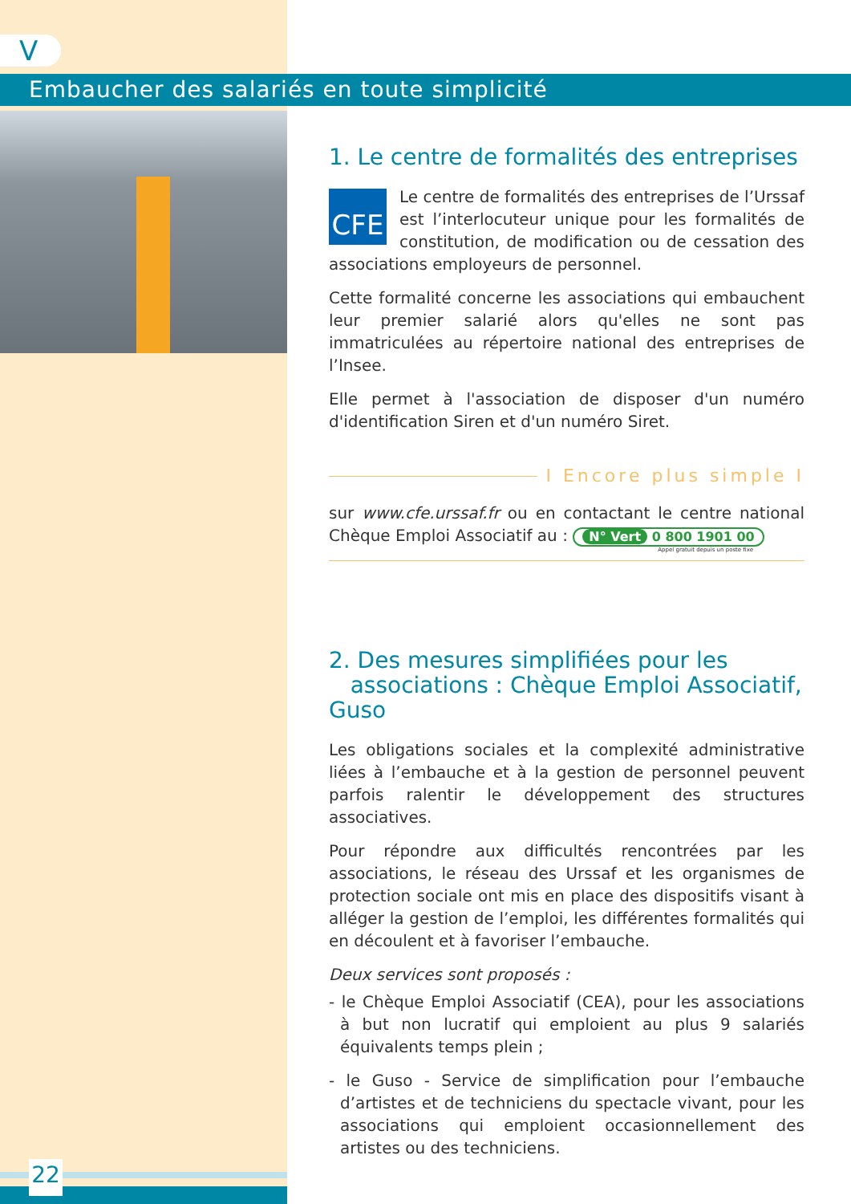V
Embaucher des salariés en toute simplicité
1. Le centre de formalités des entreprises
CFE
Le centre de formalités des entreprises de l’Urssaf est l’interlocuteur unique pour les formalités de constitution, de modification ou de cessation des associations employeurs de personnel.
Cette formalité concerne les associations qui embauchent leur premier salarié alors qu'elles ne sont pas immatriculées au répertoire national des entreprises de l’Insee.
Elle permet à l'association de disposer d'un numéro d'identification Siren et d'un numéro Siret.
I Encore plus simple I
sur www.cfe.urssaf.fr ou en contactant le centre national Chèque Emploi Associatif au : N° Vert 0 800 1901 00
Appel gratuit depuis un poste fixe
2. Des mesures simplifiées pour les
associations : Chèque Emploi Associatif, Guso
Les obligations sociales et la complexité administrative liées à l’embauche et à la gestion de personnel peuvent parfois ralentir le développement des structures associatives.
Pour répondre aux difficultés rencontrées par les associations, le réseau des Urssaf et les organismes de protection sociale ont mis en place des dispositifs visant à alléger la gestion de l’emploi, les différentes formalités qui en découlent et à favoriser l’embauche.
Deux services sont proposés :
- le Chèque Emploi Associatif (CEA), pour les associations à but non lucratif qui emploient au plus 9 salariés équivalents temps plein ;
- le Guso - Service de simplification pour l’embauche d’artistes et de techniciens du spectacle vivant, pour les associations qui emploient occasionnellement des artistes ou des techniciens.
22